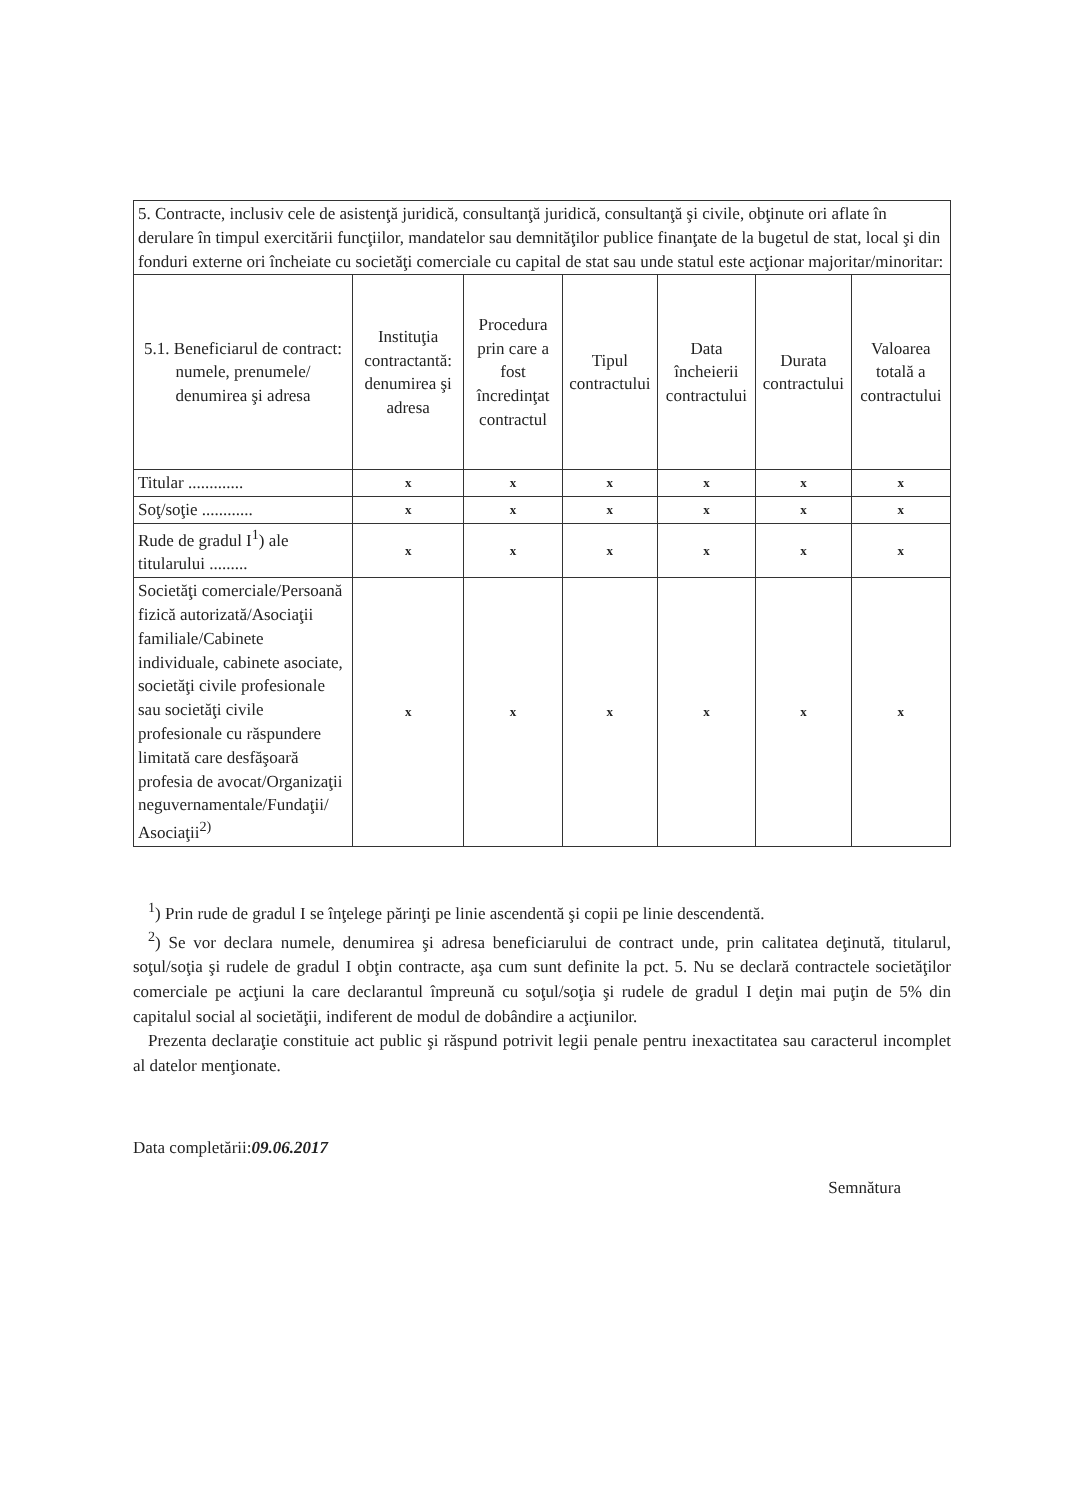| 5. Contracte, inclusiv cele de asistenţă juridică, consultanţă juridică, consultanţă şi civile, obţinute ori aflate în derulare în timpul exercitării funcţiilor, mandatelor sau demnităţilor publice finanţate de la bugetul de stat, local şi din fonduri externe ori încheiate cu societăţi comerciale cu capital de stat sau unde statul este acţionar majoritar/minoritar: | | | | | | |
| 5.1. Beneficiarul de contract: numele, prenumele/ denumirea şi adresa | Instituţia contractantă: denumirea şi adresa | Procedura prin care a fost încredinţat contractul | Tipul contractului | Data încheierii contractului | Durata contractului | Valoarea totală a contractului |
| Titular ............. | x | x | x | x | x | x |
| Soţ/soţie ............ | x | x | x | x | x | x |
| Rude de gradul I<sup>1</sup>) ale titularului ......... | x | x | x | x | x | x |
| Societăţi comerciale/Persoană fizică autorizată/Asociaţii familiale/Cabinete individuale, cabinete asociate, societăţi civile profesionale sau societăţi civile profesionale cu răspundere limitată care desfăşoară profesia de avocat/Organizaţii neguvernamentale/Fundaţii/ Asociaţii<sup>2)</sup> | x | x | x | x | x | x |
<sup>1</sup>) Prin rude de gradul I se înţelege părinţi pe linie ascendentă şi copii pe linie descendentă.
<sup>2</sup>) Se vor declara numele, denumirea şi adresa beneficiarului de contract unde, prin calitatea deţinută, titularul, soţul/soţia şi rudele de gradul I obţin contracte, aşa cum sunt definite la pct. 5. Nu se declară contractele societăţilor comerciale pe acţiuni la care declarantul împreună cu soţul/soţia şi rudele de gradul I deţin mai puţin de 5% din capitalul social al societăţii, indiferent de modul de dobândire a acţiunilor.
Prezenta declaraţie constituie act public şi răspund potrivit legii penale pentru inexactitatea sau caracterul incomplet al datelor menţionate.
Data completării:09.06.2017
Semnătura